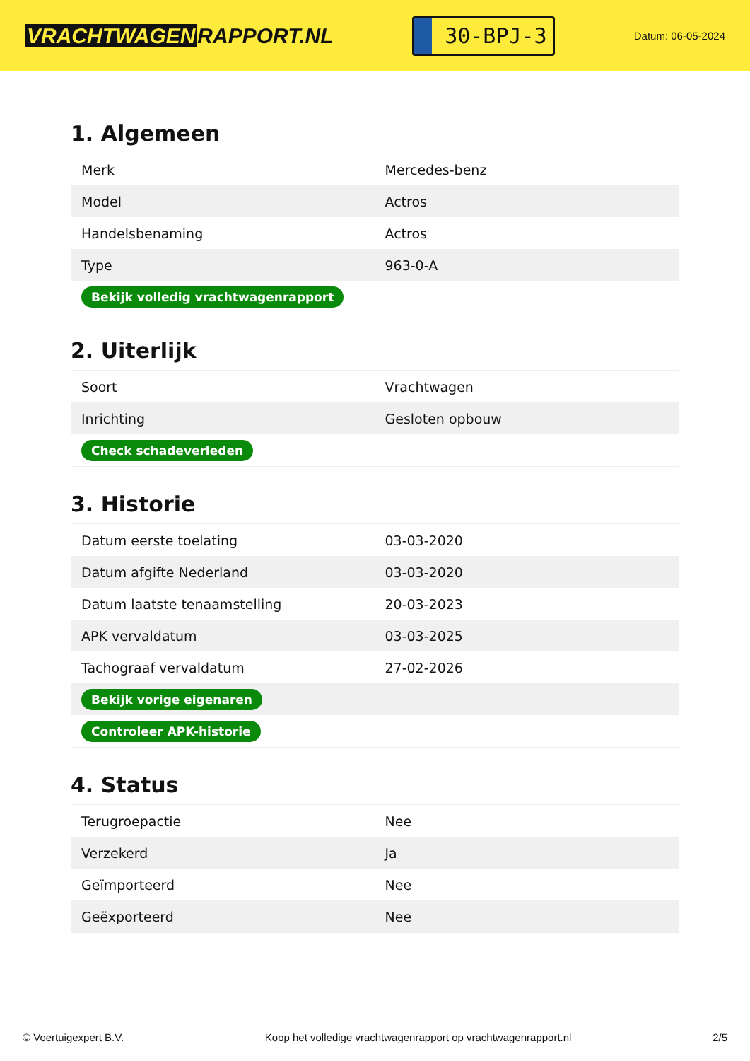VRACHTWAGEN RAPPORT.NL
30-BPJ-3
Datum: 06-05-2024
1. Algemeen
| Merk | Mercedes-benz |
| Model | Actros |
| Handelsbenaming | Actros |
| Type | 963-0-A |
| Bekijk volledig vrachtwagenrapport | |
2. Uiterlijk
| Soort | Vrachtwagen |
| Inrichting | Gesloten opbouw |
| Check schadeverleden | |
3. Historie
| Datum eerste toelating | 03-03-2020 |
| Datum afgifte Nederland | 03-03-2020 |
| Datum laatste tenaamstelling | 20-03-2023 |
| APK vervaldatum | 03-03-2025 |
| Tachograaf vervaldatum | 27-02-2026 |
| Bekijk vorige eigenaren | |
| Controleer APK-historie | |
4. Status
| Terugroepactie | Nee |
| Verzekerd | Ja |
| Geïmporteerd | Nee |
| Geëxporteerd | Nee |
© Voertuigexpert B.V. Koop het volledige vrachtwagenrapport op vrachtwagenrapport.nl 2/5